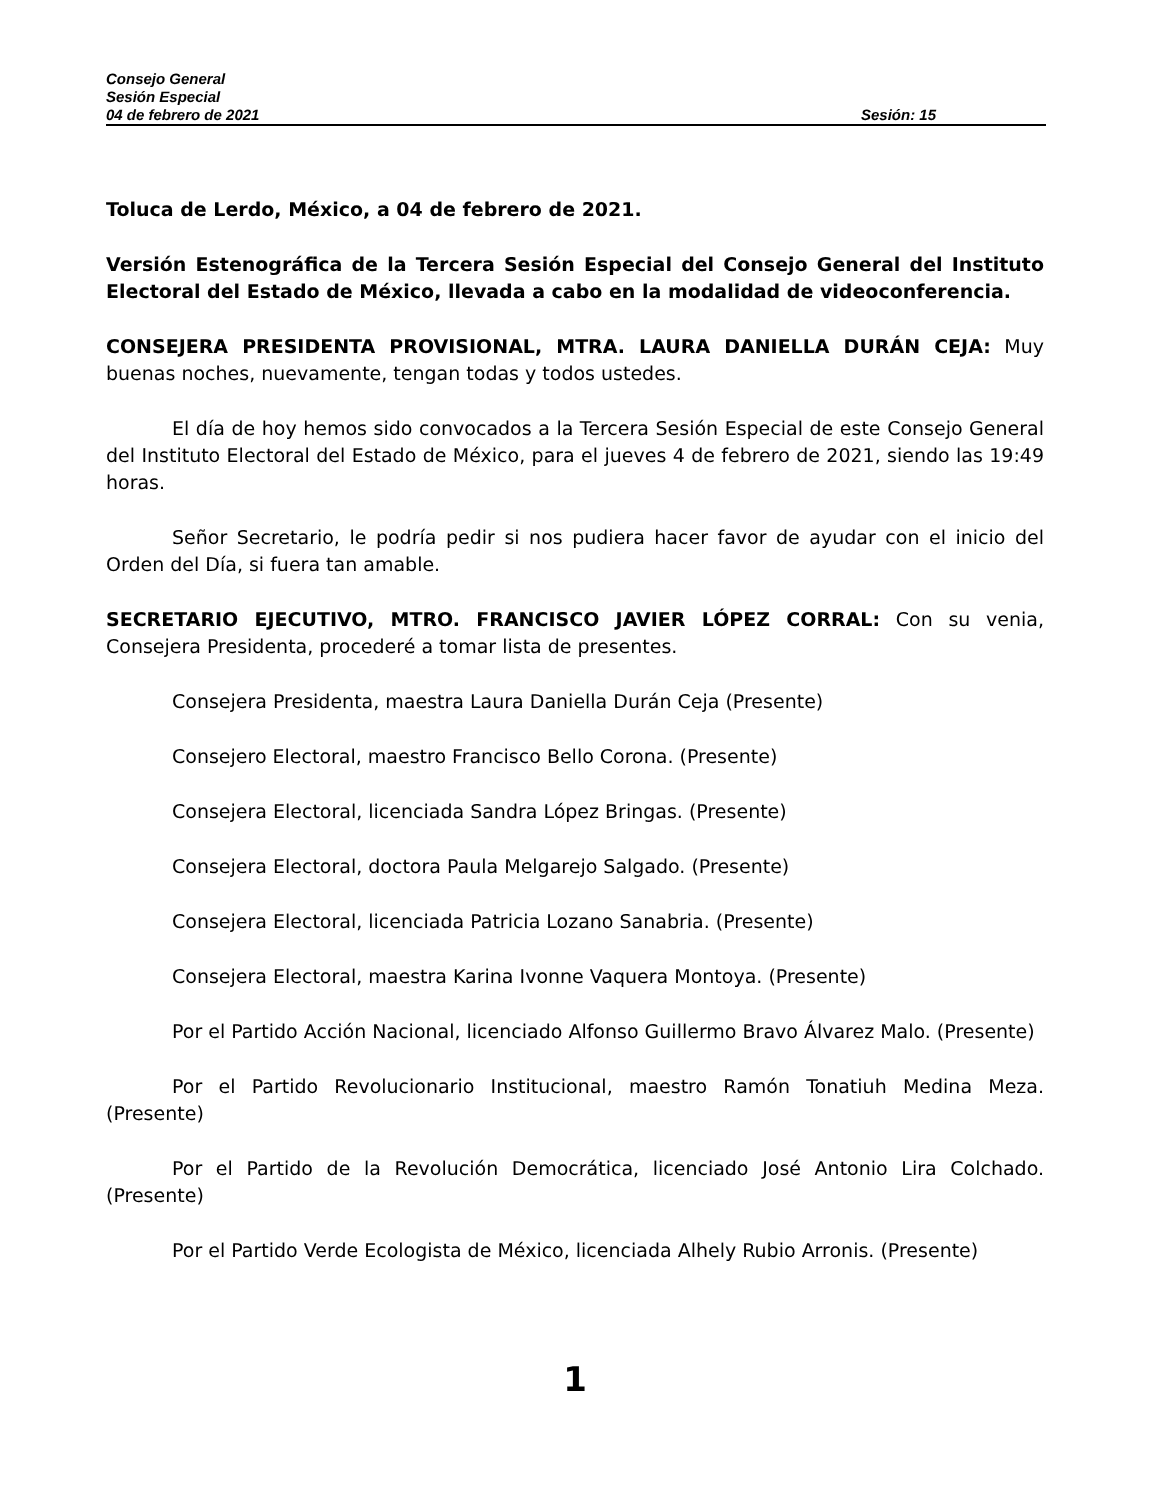Consejo General
Sesión Especial
04 de febrero de 2021 Sesión: 15
Toluca de Lerdo, México, a 04 de febrero de 2021.
Versión Estenográfica de la Tercera Sesión Especial del Consejo General del Instituto Electoral del Estado de México, llevada a cabo en la modalidad de videoconferencia.
CONSEJERA PRESIDENTA PROVISIONAL, MTRA. LAURA DANIELLA DURÁN CEJA: Muy buenas noches, nuevamente, tengan todas y todos ustedes.
El día de hoy hemos sido convocados a la Tercera Sesión Especial de este Consejo General del Instituto Electoral del Estado de México, para el jueves 4 de febrero de 2021, siendo las 19:49 horas.
Señor Secretario, le podría pedir si nos pudiera hacer favor de ayudar con el inicio del Orden del Día, si fuera tan amable.
SECRETARIO EJECUTIVO, MTRO. FRANCISCO JAVIER LÓPEZ CORRAL: Con su venia, Consejera Presidenta, procederé a tomar lista de presentes.
Consejera Presidenta, maestra Laura Daniella Durán Ceja (Presente)
Consejero Electoral, maestro Francisco Bello Corona. (Presente)
Consejera Electoral, licenciada Sandra López Bringas. (Presente)
Consejera Electoral, doctora Paula Melgarejo Salgado. (Presente)
Consejera Electoral, licenciada Patricia Lozano Sanabria. (Presente)
Consejera Electoral, maestra Karina Ivonne Vaquera Montoya. (Presente)
Por el Partido Acción Nacional, licenciado Alfonso Guillermo Bravo Álvarez Malo. (Presente)
Por el Partido Revolucionario Institucional, maestro Ramón Tonatiuh Medina Meza. (Presente)
Por el Partido de la Revolución Democrática, licenciado José Antonio Lira Colchado. (Presente)
Por el Partido Verde Ecologista de México, licenciada Alhely Rubio Arronis. (Presente)
1